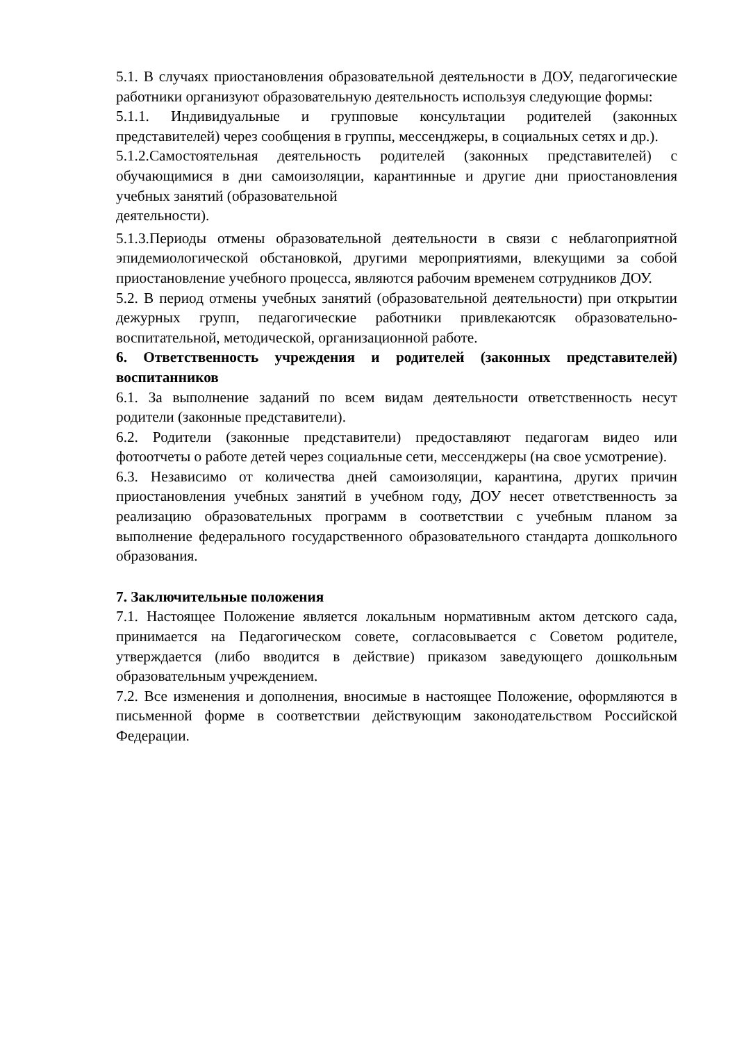5.1. В случаях приостановления образовательной деятельности в ДОУ, педагогические работники организуют образовательную деятельность используя следующие формы:
5.1.1. Индивидуальные и групповые консультации родителей (законных представителей) через сообщения в группы, мессенджеры, в социальных сетях и др.).
5.1.2.Самостоятельная деятельность родителей (законных представителей) с обучающимися в дни самоизоляции, карантинные и другие дни приостановления учебных занятий (образовательной
деятельности).
5.1.3.Периоды отмены образовательной деятельности в связи с неблагоприятной эпидемиологической обстановкой, другими мероприятиями, влекущими за собой приостановление учебного процесса, являются рабочим временем сотрудников ДОУ.
5.2. В период отмены учебных занятий (образовательной деятельности) при открытии дежурных групп, педагогические работники привлекаютсяк образовательно-воспитательной, методической, организационной работе.
6. Ответственность учреждения и родителей (законных представителей) воспитанников
6.1. За выполнение заданий по всем видам деятельности ответственность несут родители (законные представители).
6.2. Родители (законные представители) предоставляют педагогам видео или фотоотчеты о работе детей через социальные сети, мессенджеры (на свое усмотрение).
6.3. Независимо от количества дней самоизоляции, карантина, других причин приостановления учебных занятий в учебном году, ДОУ несет ответственность за реализацию образовательных программ в соответствии с учебным планом за выполнение федерального государственного образовательного стандарта дошкольного образования.
7. Заключительные положения
7.1. Настоящее Положение является локальным нормативным актом детского сада, принимается на Педагогическом совете, согласовывается с Советом родителе, утверждается (либо вводится в действие) приказом заведующего дошкольным образовательным учреждением.
7.2. Все изменения и дополнения, вносимые в настоящее Положение, оформляются в письменной форме в соответствии действующим законодательством Российской Федерации.